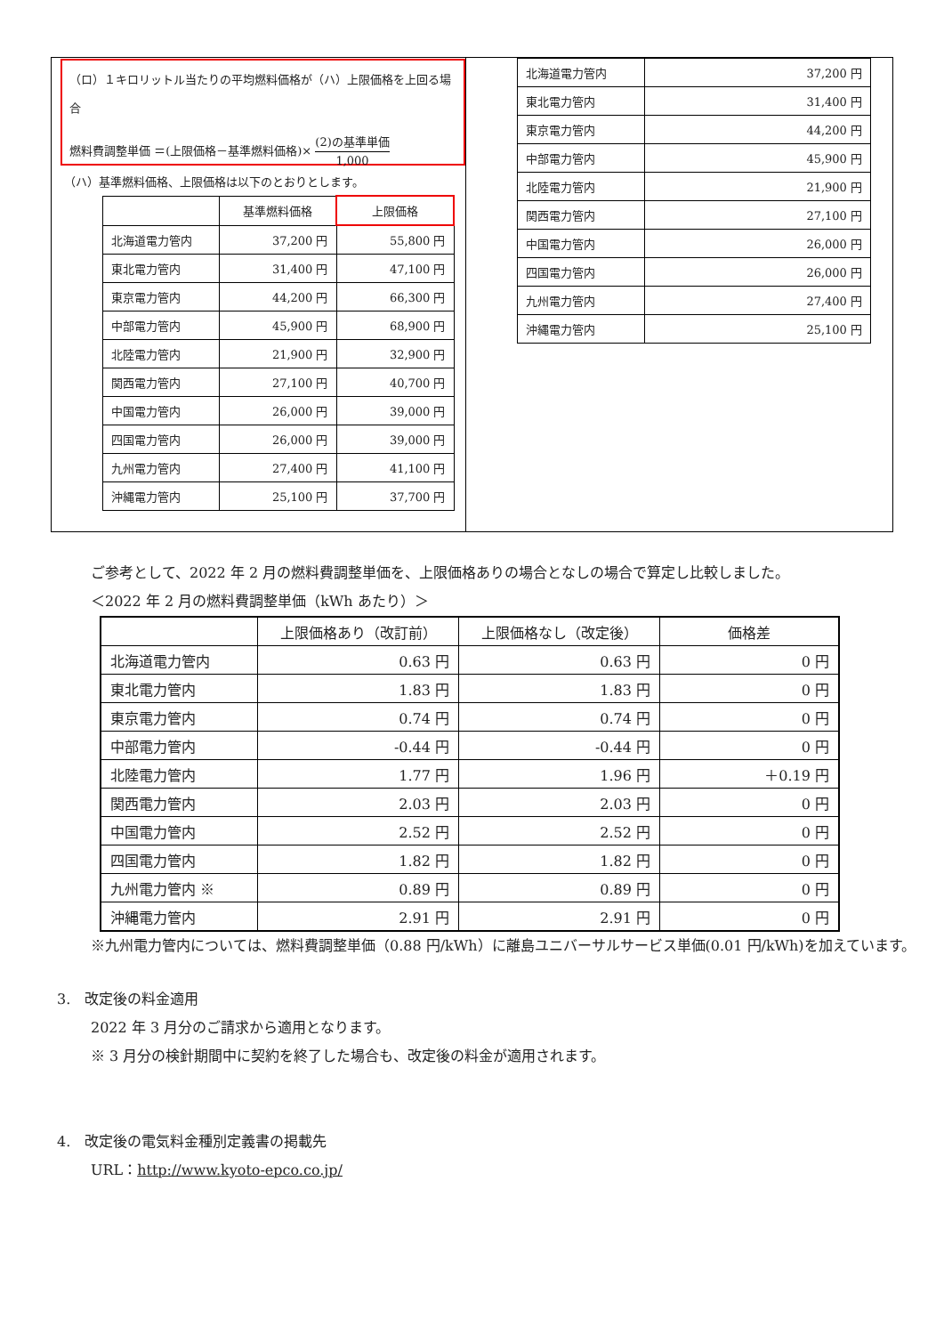（ロ）１キロリットル当たりの平均燃料価格が（ハ）上限価格を上回る場合
燃料費調整単価 ＝(上限価格－基準燃料価格)× (2)の基準単価 1,000
（ハ）基準燃料価格、上限価格は以下のとおりとします。
| | 基準燃料価格 | 上限価格 |
| --- | --- | --- |
| 北海道電力管内 | 37,200 円 | 55,800 円 |
| 東北電力管内 | 31,400 円 | 47,100 円 |
| 東京電力管内 | 44,200 円 | 66,300 円 |
| 中部電力管内 | 45,900 円 | 68,900 円 |
| 北陸電力管内 | 21,900 円 | 32,900 円 |
| 関西電力管内 | 27,100 円 | 40,700 円 |
| 中国電力管内 | 26,000 円 | 39,000 円 |
| 四国電力管内 | 26,000 円 | 39,000 円 |
| 九州電力管内 | 27,400 円 | 41,100 円 |
| 沖縄電力管内 | 25,100 円 | 37,700 円 |
| 北海道電力管内 | 37,200 円 |
| 東北電力管内 | 31,400 円 |
| 東京電力管内 | 44,200 円 |
| 中部電力管内 | 45,900 円 |
| 北陸電力管内 | 21,900 円 |
| 関西電力管内 | 27,100 円 |
| 中国電力管内 | 26,000 円 |
| 四国電力管内 | 26,000 円 |
| 九州電力管内 | 27,400 円 |
| 沖縄電力管内 | 25,100 円 |
ご参考として、2022 年 2 月の燃料費調整単価を、上限価格ありの場合となしの場合で算定し比較しました。
＜2022 年 2 月の燃料費調整単価（kWh あたり）＞
| | 上限価格あり（改訂前） | 上限価格なし（改定後） | 価格差 |
| --- | --- | --- | --- |
| 北海道電力管内 | 0.63 円 | 0.63 円 | 0 円 |
| 東北電力管内 | 1.83 円 | 1.83 円 | 0 円 |
| 東京電力管内 | 0.74 円 | 0.74 円 | 0 円 |
| 中部電力管内 | -0.44 円 | -0.44 円 | 0 円 |
| 北陸電力管内 | 1.77 円 | 1.96 円 | ＋0.19 円 |
| 関西電力管内 | 2.03 円 | 2.03 円 | 0 円 |
| 中国電力管内 | 2.52 円 | 2.52 円 | 0 円 |
| 四国電力管内 | 1.82 円 | 1.82 円 | 0 円 |
| 九州電力管内 ※ | 0.89 円 | 0.89 円 | 0 円 |
| 沖縄電力管内 | 2.91 円 | 2.91 円 | 0 円 |
※九州電力管内については、燃料費調整単価（0.88 円/kWh）に離島ユニバーサルサービス単価(0.01 円/kWh)を加えています。
3. 改定後の料金適用
2022 年 3 月分のご請求から適用となります。
※ 3 月分の検針期間中に契約を終了した場合も、改定後の料金が適用されます。
4. 改定後の電気料金種別定義書の掲載先
URL：http://www.kyoto-epco.co.jp/